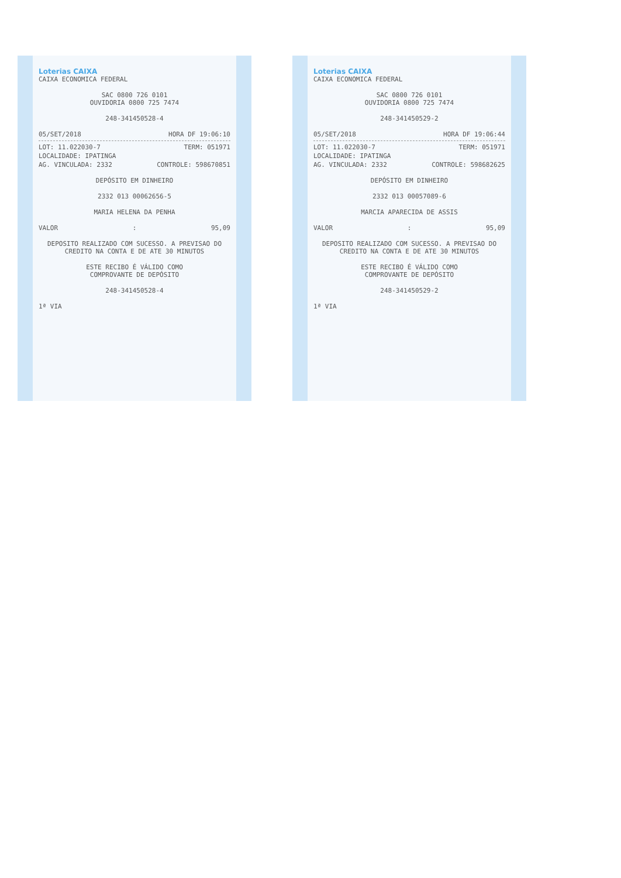Loterias CAIXA
CAIXA ECONOMICA FEDERAL
SAC 0800 726 0101
OUVIDORIA 0800 725 7474
248-341450528-4
05/SET/2018 HORA DF 19:06:10
LOT: 11.022030-7 TERM: 051971
LOCALIDADE: IPATINGA
AG. VINCULADA: 2332 CONTROLE: 598670851
DEPÓSITO EM DINHEIRO
2332 013 00062656-5
MARIA HELENA DA PENHA
VALOR: 95,09
DEPOSITO REALIZADO COM SUCESSO. A PREVISAO DO CREDITO NA CONTA E DE ATE 30 MINUTOS
ESTE RECIBO É VÁLIDO COMO
COMPROVANTE DE DEPÓSITO
248-341450528-4
1ª VIA
Loterias CAIXA
CAIXA ECONOMICA FEDERAL
SAC 0800 726 0101
OUVIDORIA 0800 725 7474
248-341450529-2
05/SET/2018 HORA DF 19:06:44
LOT: 11.022030-7 TERM: 051971
LOCALIDADE: IPATINGA
AG. VINCULADA: 2332 CONTROLE: 598682625
DEPÓSITO EM DINHEIRO
2332 013 00057089-6
MARCIA APARECIDA DE ASSIS
VALOR: 95,09
DEPOSITO REALIZADO COM SUCESSO. A PREVISAO DO CREDITO NA CONTA E DE ATE 30 MINUTOS
ESTE RECIBO É VÁLIDO COMO
COMPROVANTE DE DEPÓSITO
248-341450529-2
1ª VIA